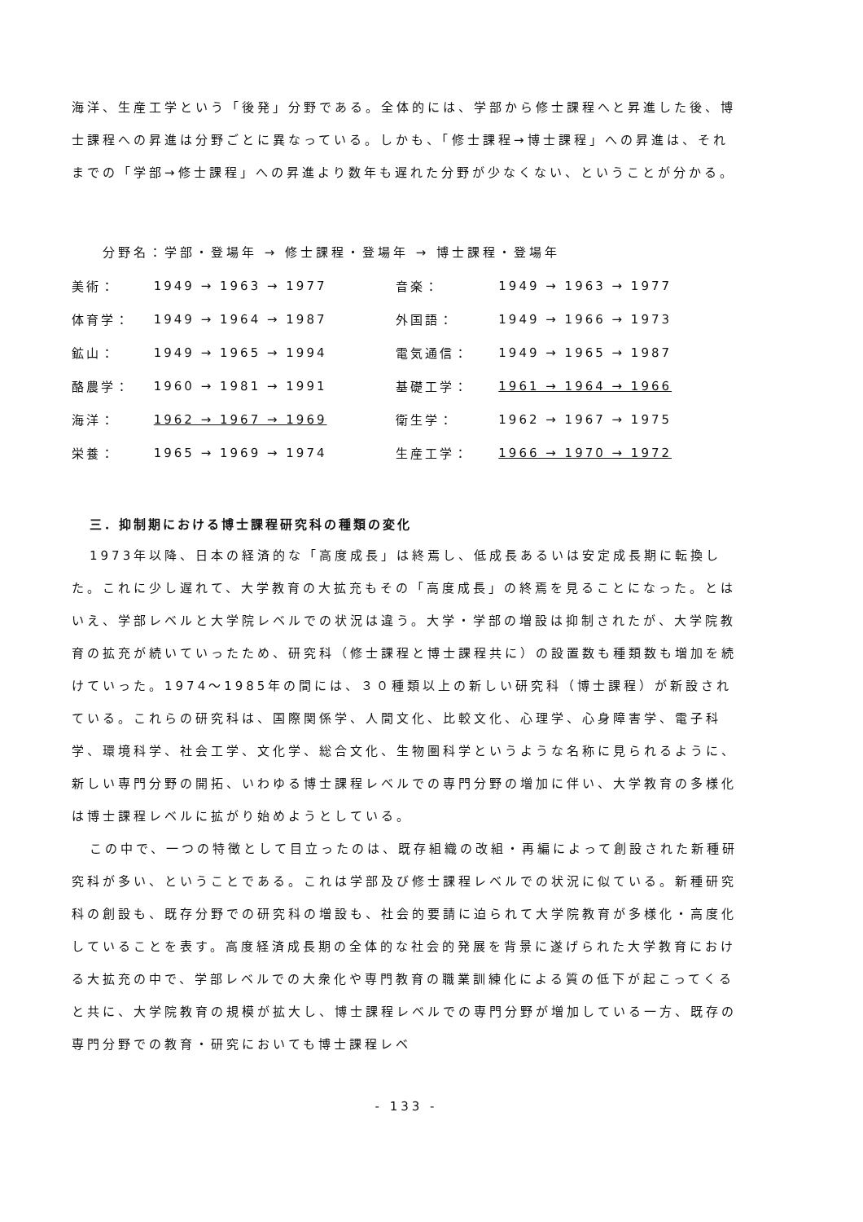海洋、生産工学という「後発」分野である。全体的には、学部から修士課程へと昇進した後、博士課程への昇進は分野ごとに異なっている。しかも、「修士課程→博士課程」への昇進は、それまでの「学部→修士課程」への昇進より数年も遅れた分野が少なくない、ということが分かる。
分野名：学部・登場年 → 修士課程・登場年 → 博士課程・登場年
| 美術： | 1949 → 1963 → 1977 | 音楽： | 1949 → 1963 → 1977 |
| 体育学： | 1949 → 1964 → 1987 | 外国語： | 1949 → 1966 → 1973 |
| 鉱山： | 1949 → 1965 → 1994 | 電気通信： | 1949 → 1965 → 1987 |
| 酪農学： | 1960 → 1981 → 1991 | 基礎工学： | 1961 → 1964 → 1966 |
| 海洋： | 1962 → 1967 → 1969 | 衛生学： | 1962 → 1967 → 1975 |
| 栄養： | 1965 → 1969 → 1974 | 生産工学： | 1966 → 1970 → 1972 |
三．抑制期における博士課程研究科の種類の変化
1973年以降、日本の経済的な「高度成長」は終焉し、低成長あるいは安定成長期に転換した。これに少し遅れて、大学教育の大拡充もその「高度成長」の終焉を見ることになった。とはいえ、学部レベルと大学院レベルでの状況は違う。大学・学部の増設は抑制されたが、大学院教育の拡充が続いていったため、研究科（修士課程と博士課程共に）の設置数も種類数も増加を続けていった。1974～1985年の間には、３０種類以上の新しい研究科（博士課程）が新設されている。これらの研究科は、国際関係学、人間文化、比較文化、心理学、心身障害学、電子科学、環境科学、社会工学、文化学、総合文化、生物圏科学というような名称に見られるように、新しい専門分野の開拓、いわゆる博士課程レベルでの専門分野の増加に伴い、大学教育の多様化は博士課程レベルに拡がり始めようとしている。
この中で、一つの特徴として目立ったのは、既存組織の改組・再編によって創設された新種研究科が多い、ということである。これは学部及び修士課程レベルでの状況に似ている。新種研究科の創設も、既存分野での研究科の増設も、社会的要請に迫られて大学院教育が多様化・高度化していることを表す。高度経済成長期の全体的な社会的発展を背景に遂げられた大学教育における大拡充の中で、学部レベルでの大衆化や専門教育の職業訓練化による質の低下が起こってくると共に、大学院教育の規模が拡大し、博士課程レベルでの専門分野が増加している一方、既存の専門分野での教育・研究においても博士課程レベ
- 133 -